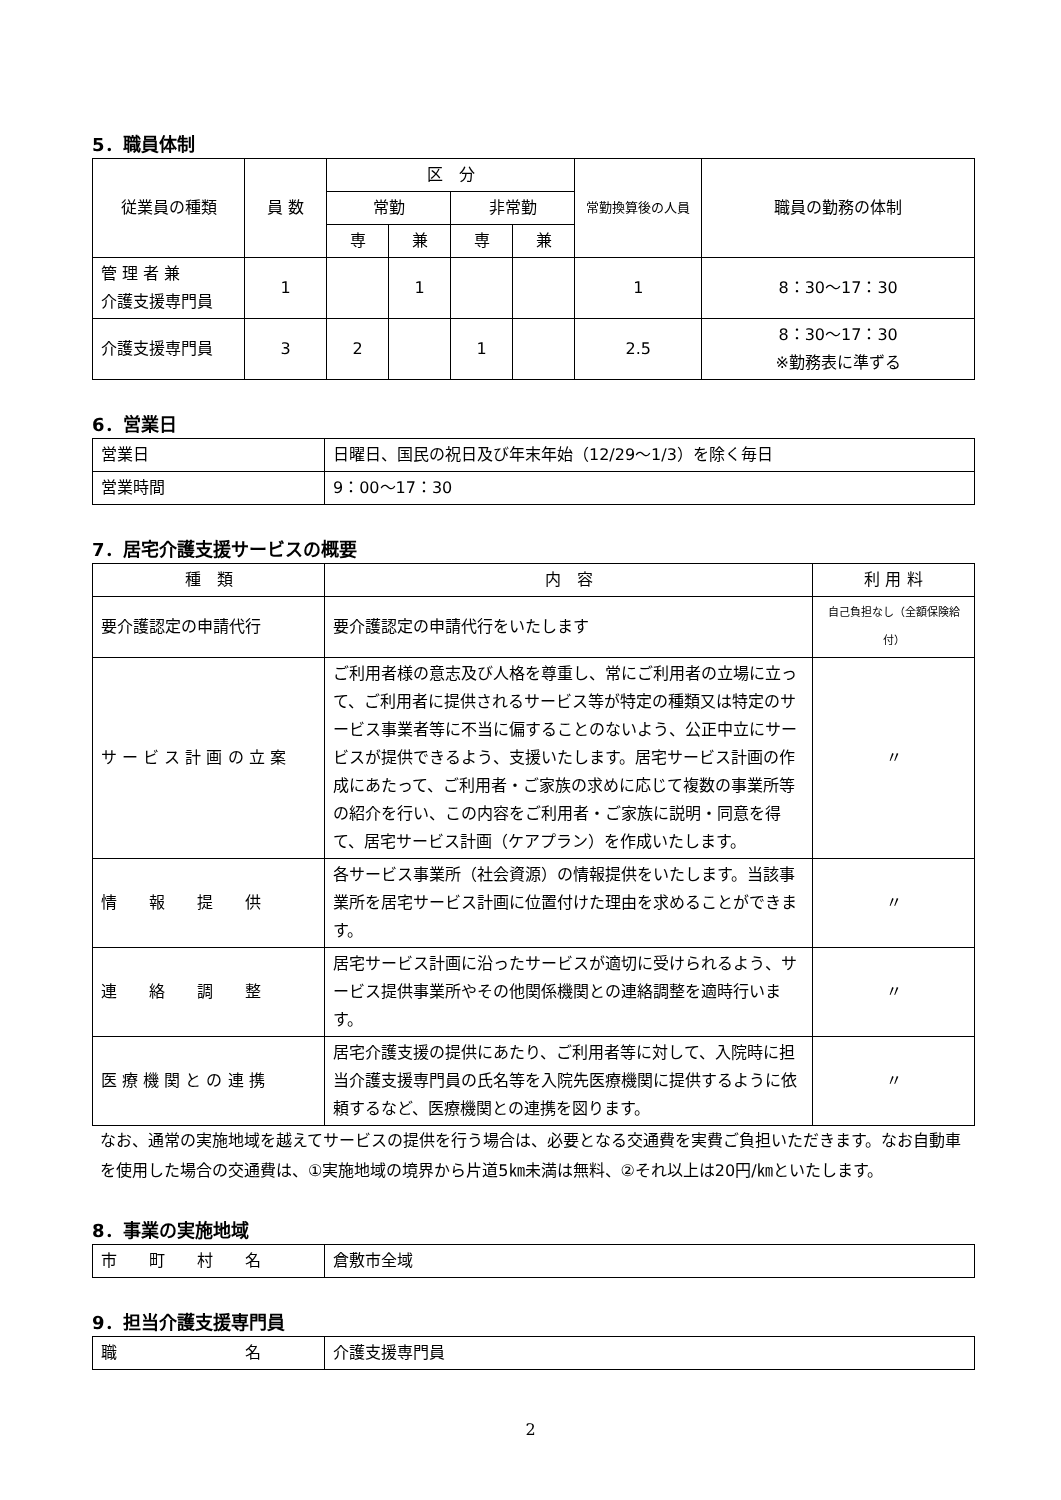5．職員体制
| 従業員の種類 | 員 数 | 区 分 | | | | 常勤換算後の人員 | 職員の勤務の体制 |
| --- | --- | --- | --- | --- | --- | --- | --- |
| | | 常勤 | | 非常勤 | | | |
| | | 専 | 兼 | 専 | 兼 | | |
| 管 理 者 兼 介護支援専門員 | 1 | | 1 | | | 1 | 8：30～17：30 |
| 介護支援専門員 | 3 | 2 | | 1 | | 2.5 | 8：30～17：30 ※勤務表に準ずる |
6．営業日
| 営業日 | 日曜日、国民の祝日及び年末年始（12/29～1/3）を除く毎日 |
| 営業時間 | 9：00～17：30 |
7．居宅介護支援サービスの概要
| 種 類 | 内 容 | 利 用 料 |
| --- | --- | --- |
| 要介護認定の申請代行 | 要介護認定の申請代行をいたします | 自己負担なし（全額保険給付） |
| サ ー ビ ス 計 画 の 立 案 | ご利用者様の意志及び人格を尊重し、常にご利用者の立場に立って、ご利用者に提供されるサービス等が特定の種類又は特定のサービス事業者等に不当に偏することのないよう、公正中立にサービスが提供できるよう、支援いたします。居宅サービス計画の作成にあたって、ご利用者・ご家族の求めに応じて複数の事業所等の紹介を行い、この内容をご利用者・ご家族に説明・同意を得て、居宅サービス計画（ケアプラン）を作成いたします。 | 〃 |
| 情 報 提 供 | 各サービス事業所（社会資源）の情報提供をいたします。当該事業所を居宅サービス計画に位置付けた理由を求めることができます。 | 〃 |
| 連 絡 調 整 | 居宅サービス計画に沿ったサービスが適切に受けられるよう、サービス提供事業所やその他関係機関との連絡調整を適時行います。 | 〃 |
| 医 療 機 関 と の 連 携 | 居宅介護支援の提供にあたり、ご利用者等に対して、入院時に担当介護支援専門員の氏名等を入院先医療機関に提供するように依頼するなど、医療機関との連携を図ります。 | 〃 |
なお、通常の実施地域を越えてサービスの提供を行う場合は、必要となる交通費を実費ご負担いただきます。なお自動車を使用した場合の交通費は、①実施地域の境界から片道5㎞未満は無料、②それ以上は20円/㎞といたします。
8．事業の実施地域
| 市 町 村 名 | 倉敷市全域 |
9．担当介護支援専門員
| 職 名 | 介護支援専門員 |
2